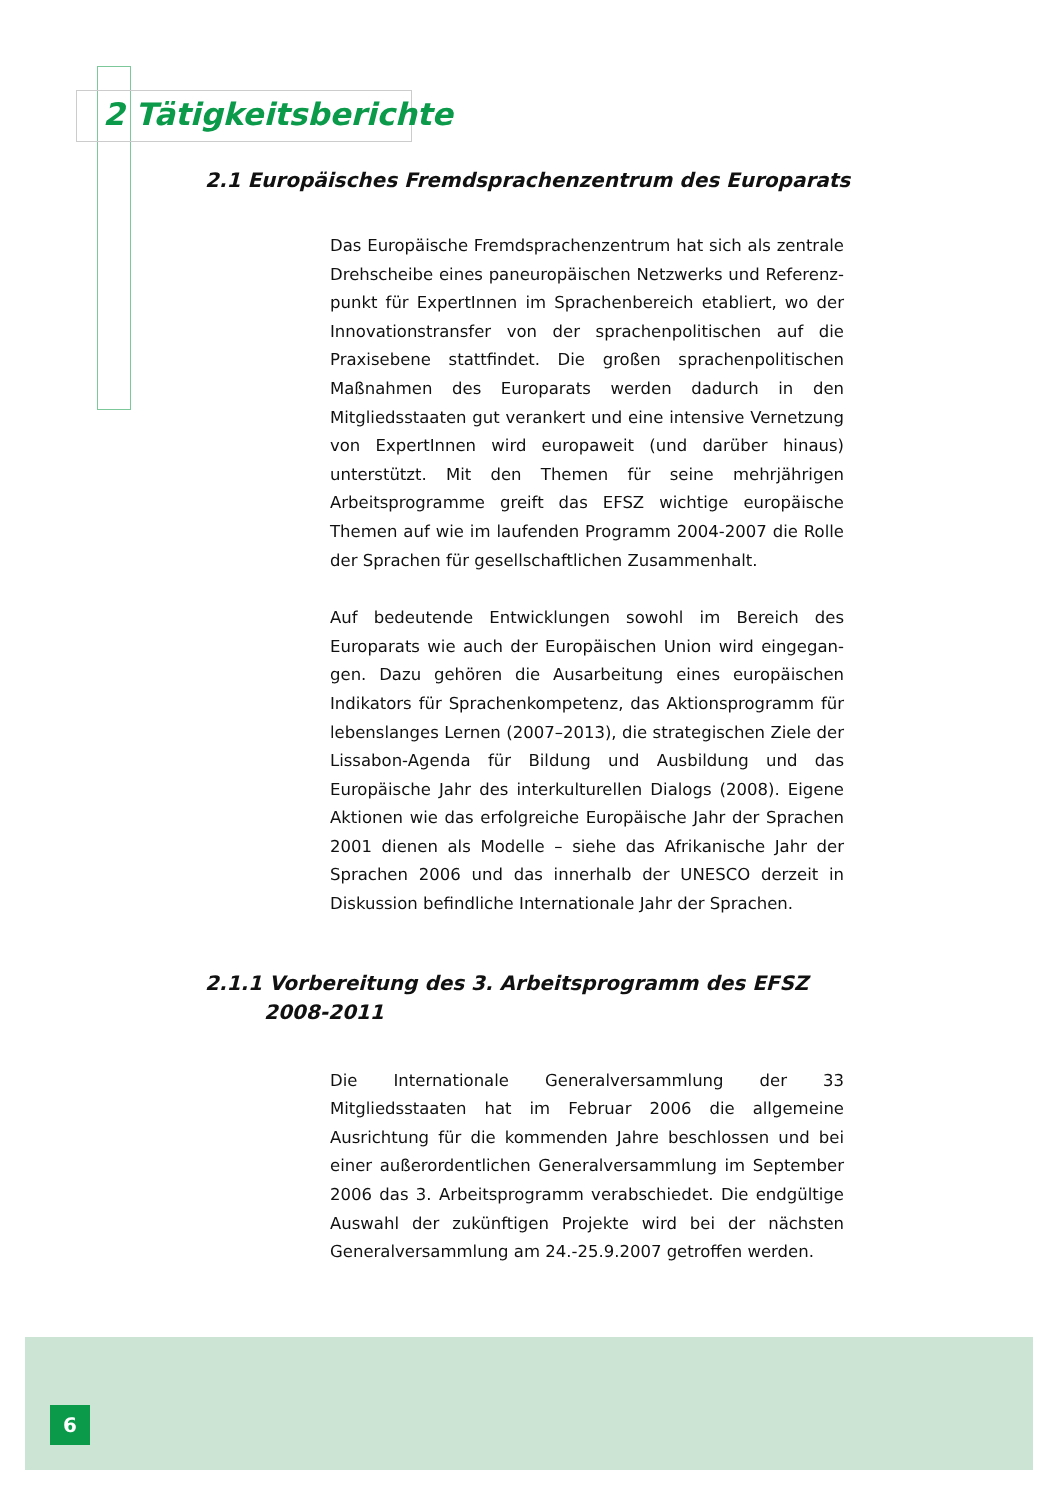2 Tätigkeitsberichte
2.1 Europäisches Fremdsprachenzentrum des Europarats
Das Europäische Fremdsprachenzentrum hat sich als zentrale Drehscheibe eines paneuropäischen Netzwerks und Referenz­punkt für ExpertInnen im Sprachenbereich etabliert, wo der Innovationstransfer von der sprachenpolitischen auf die Praxis­ebene stattfindet. Die großen sprachenpolitischen Maßnahmen des Europarats werden dadurch in den Mitgliedsstaaten gut verankert und eine intensive Vernetzung von ExpertInnen wird europaweit (und darüber hinaus) unterstützt. Mit den Themen für seine mehrjährigen Arbeitsprogramme greift das EFSZ wich­tige europäische Themen auf wie im laufenden Programm 2004-2007 die Rolle der Sprachen für gesellschaftlichen Zusammenhalt.
Auf bedeutende Entwicklungen sowohl im Bereich des Europarats wie auch der Europäischen Union wird eingegan­gen. Dazu gehören die Ausarbeitung eines europäischen Indikators für Sprachenkompetenz, das Aktionsprogramm für lebenslanges Lernen (2007–2013), die strategischen Ziele der Lissabon-Agenda für Bildung und Ausbildung und das Europäische Jahr des interkulturellen Dialogs (2008). Eigene Aktionen wie das erfolgreiche Europäische Jahr der Sprachen 2001 dienen als Modelle – siehe das Afrikanische Jahr der Sprachen 2006 und das innerhalb der UNESCO derzeit in Diskussion befindliche Internationale Jahr der Sprachen.
2.1.1 Vorbereitung des 3. Arbeitsprogramm des EFSZ
2008-2011
Die Internationale Generalversammlung der 33 Mitgliedsstaaten hat im Februar 2006 die allgemeine Ausrichtung für die kom­menden Jahre beschlossen und bei einer außerordentlichen Generalversammlung im September 2006 das 3. Arbeits­programm verabschiedet. Die endgültige Auswahl der zukünfti­gen Projekte wird bei der nächsten Generalversammlung am 24.-25.9.2007 getroffen werden.
6